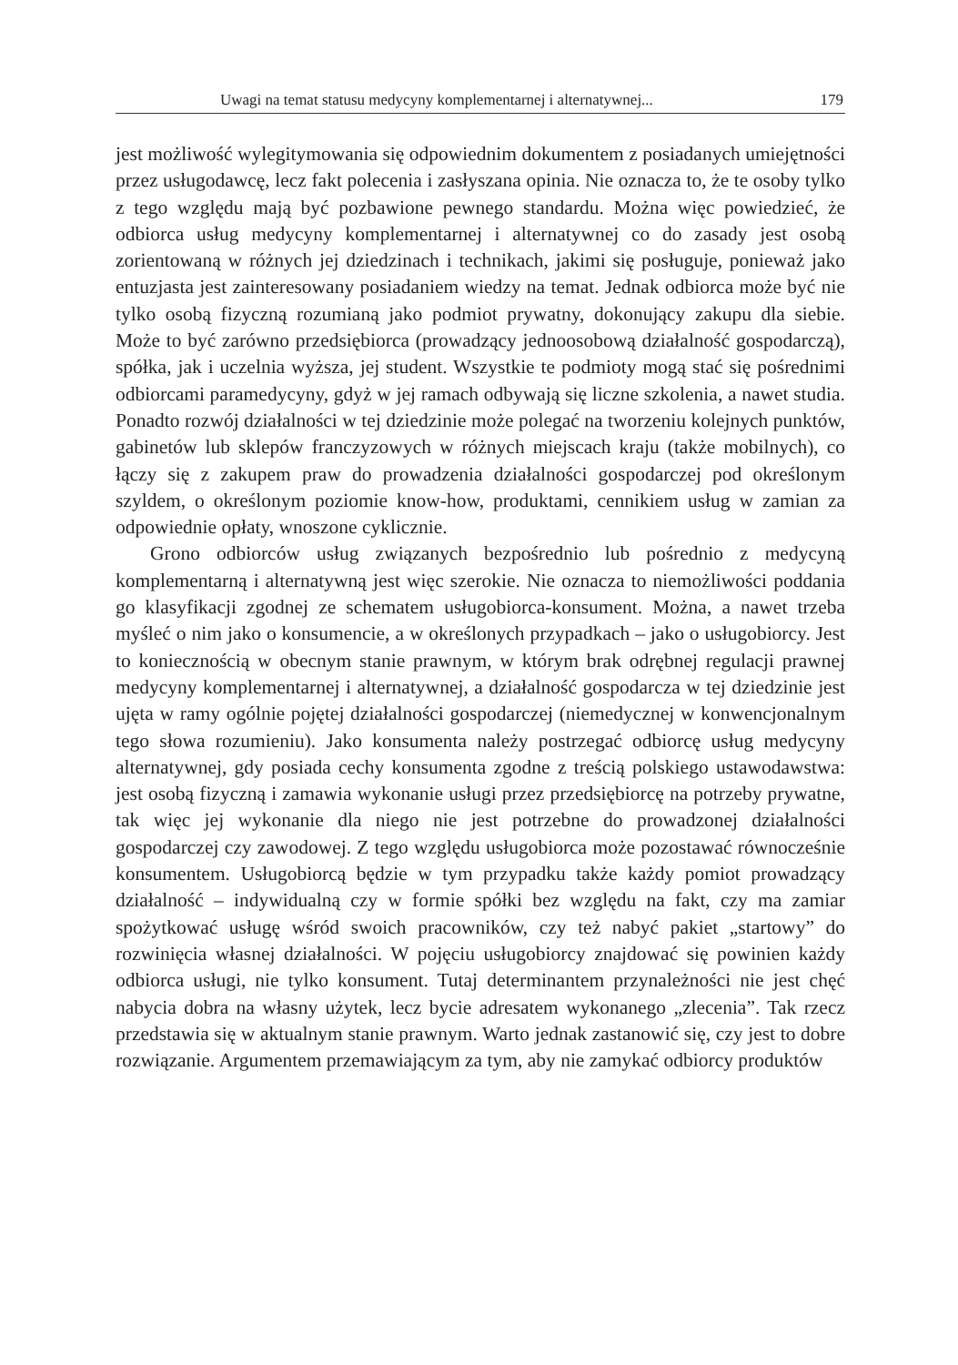Uwagi na temat statusu medycyny komplementarnej i alternatywnej... 179
jest możliwość wylegitymowania się odpowiednim dokumentem z posiadanych umiejętności przez usługodawcę, lecz fakt polecenia i zasłyszana opinia. Nie oznacza to, że te osoby tylko z tego względu mają być pozbawione pewnego standardu. Można więc powiedzieć, że odbiorca usług medycyny komplementarnej i alternatywnej co do zasady jest osobą zorientowaną w różnych jej dziedzinach i technikach, jakimi się posługuje, ponieważ jako entuzjasta jest zainteresowany posiadaniem wiedzy na temat. Jednak odbiorca może być nie tylko osobą fizyczną rozumianą jako podmiot prywatny, dokonujący zakupu dla siebie. Może to być zarówno przedsiębiorca (prowadzący jednoosobową działalność gospodarczą), spółka, jak i uczelnia wyższa, jej student. Wszystkie te podmioty mogą stać się pośrednimi odbiorcami paramedycyny, gdyż w jej ramach odbywają się liczne szkolenia, a nawet studia. Ponadto rozwój działalności w tej dziedzinie może polegać na tworzeniu kolejnych punktów, gabinetów lub sklepów franczyzowych w różnych miejscach kraju (także mobilnych), co łączy się z zakupem praw do prowadzenia działalności gospodarczej pod określonym szyldem, o określonym poziomie know-how, produktami, cennikiem usług w zamian za odpowiednie opłaty, wnoszone cyklicznie.
Grono odbiorców usług związanych bezpośrednio lub pośrednio z medycyną komplementarną i alternatywną jest więc szerokie. Nie oznacza to niemożliwości poddania go klasyfikacji zgodnej ze schematem usługobiorca-konsument. Można, a nawet trzeba myśleć o nim jako o konsumencie, a w określonych przypadkach – jako o usługobiorcy. Jest to koniecznością w obecnym stanie prawnym, w którym brak odrębnej regulacji prawnej medycyny komplementarnej i alternatywnej, a działalność gospodarcza w tej dziedzinie jest ujęta w ramy ogólnie pojętej działalności gospodarczej (niemedycznej w konwencjonalnym tego słowa rozumieniu). Jako konsumenta należy postrzegać odbiorcę usług medycyny alternatywnej, gdy posiada cechy konsumenta zgodne z treścią polskiego ustawodawstwa: jest osobą fizyczną i zamawia wykonanie usługi przez przedsiębiorcę na potrzeby prywatne, tak więc jej wykonanie dla niego nie jest potrzebne do prowadzonej działalności gospodarczej czy zawodowej. Z tego względu usługobiorca może pozostawać równocześnie konsumentem. Usługobiorcą będzie w tym przypadku także każdy pomiot prowadzący działalność – indywidualną czy w formie spółki bez względu na fakt, czy ma zamiar spożytkować usługę wśród swoich pracowników, czy też nabyć pakiet „startowy” do rozwinięcia własnej działalności. W pojęciu usługobiorcy znajdować się powinien każdy odbiorca usługi, nie tylko konsument. Tutaj determinantem przynależności nie jest chęć nabycia dobra na własny użytek, lecz bycie adresatem wykonanego „zlecenia”. Tak rzecz przedstawia się w aktualnym stanie prawnym. Warto jednak zastanowić się, czy jest to dobre rozwiązanie. Argumentem przemawiającym za tym, aby nie zamykać odbiorcy produktów